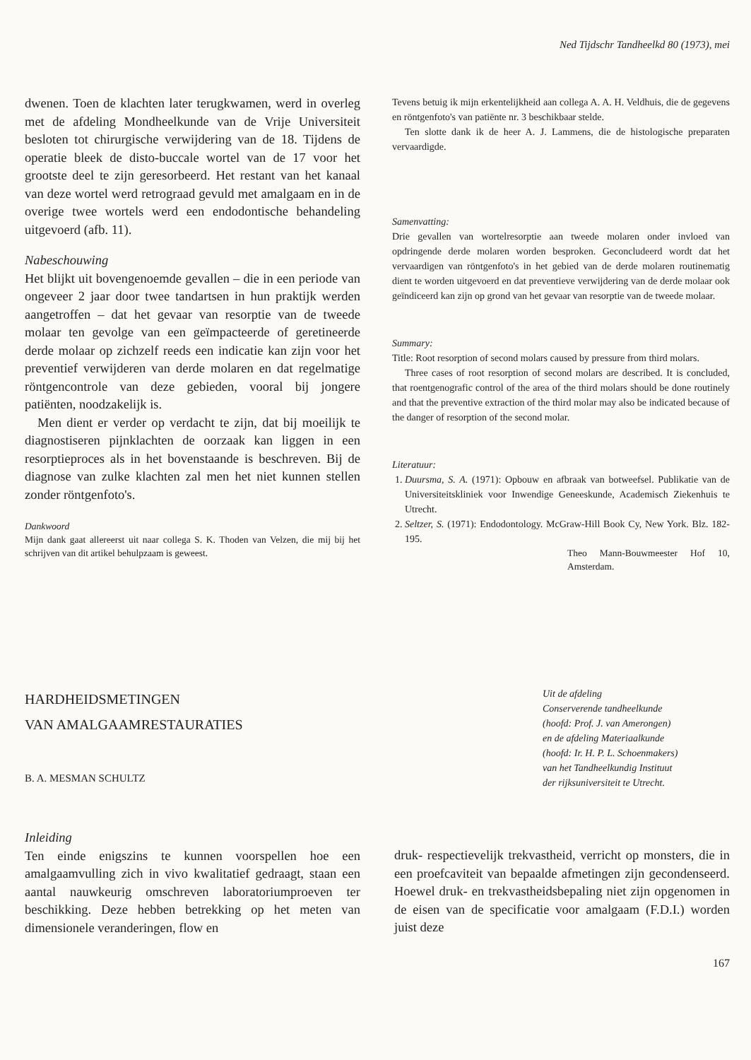Ned Tijdschr Tandheelkd 80 (1973), mei
dwenen. Toen de klachten later terugkwamen, werd in overleg met de afdeling Mondheelkunde van de Vrije Universiteit besloten tot chirurgische verwijdering van de 18. Tijdens de operatie bleek de disto-buccale wortel van de 17 voor het grootste deel te zijn geresorbeerd. Het restant van het kanaal van deze wortel werd retrograad gevuld met amalgaam en in de overige twee wortels werd een endodontische behandeling uitgevoerd (afb. 11).
Nabeschouwing
Het blijkt uit bovengenoemde gevallen – die in een periode van ongeveer 2 jaar door twee tandartsen in hun praktijk werden aangetroffen – dat het gevaar van resorptie van de tweede molaar ten gevolge van een geïmpacteerde of geretineerde derde molaar op zichzelf reeds een indicatie kan zijn voor het preventief verwijderen van derde molaren en dat regelmatige röntgencontrole van deze gebieden, vooral bij jongere patiënten, noodzakelijk is.
Men dient er verder op verdacht te zijn, dat bij moeilijk te diagnostiseren pijnklachten de oorzaak kan liggen in een resorptieproces als in het bovenstaande is beschreven. Bij de diagnose van zulke klachten zal men het niet kunnen stellen zonder röntgenfoto's.
Dankwoord
Mijn dank gaat allereerst uit naar collega S. K. Thoden van Velzen, die mij bij het schrijven van dit artikel behulpzaam is geweest.
Tevens betuig ik mijn erkentelijkheid aan collega A. A. H. Veldhuis, die de gegevens en röntgenfoto's van patiënte nr. 3 beschikbaar stelde.
Ten slotte dank ik de heer A. J. Lammens, die de histologische preparaten vervaardigde.
Samenvatting:
Drie gevallen van wortelresorptie aan tweede molaren onder invloed van opdringende derde molaren worden besproken. Geconcludeerd wordt dat het vervaardigen van röntgenfoto's in het gebied van de derde molaren routinematig dient te worden uitgevoerd en dat preventieve verwijdering van de derde molaar ook geïndiceerd kan zijn op grond van het gevaar van resorptie van de tweede molaar.
Summary:
Title: Root resorption of second molars caused by pressure from third molars.
Three cases of root resorption of second molars are described. It is concluded, that roentgenografic control of the area of the third molars should be done routinely and that the preventive extraction of the third molar may also be indicated because of the danger of resorption of the second molar.
Literatuur:
1. Duursma, S. A. (1971): Opbouw en afbraak van botweefsel. Publikatie van de Universiteitskliniek voor Inwendige Geneeskunde, Academisch Ziekenhuis te Utrecht.
2. Seltzer, S. (1971): Endodontology. McGraw-Hill Book Cy, New York. Blz. 182-195.
Theo Mann-Bouwmeester Hof 10, Amsterdam.
HARDHEIDSMETINGEN
VAN AMALGAAMRESTAURATIES
B. A. MESMAN SCHULTZ
Uit de afdeling
Conserverende tandheelkunde
(hoofd: Prof. J. van Amerongen)
en de afdeling Materiaalkunde
(hoofd: Ir. H. P. L. Schoenmakers)
van het Tandheelkundig Instituut
der rijksuniversiteit te Utrecht.
Inleiding
Ten einde enigszins te kunnen voorspellen hoe een amalgaamvulling zich in vivo kwalitatief gedraagt, staan een aantal nauwkeurig omschreven laboratoriumproeven ter beschikking. Deze hebben betrekking op het meten van dimensionele veranderingen, flow en
druk- respectievelijk trekvastheid, verricht op monsters, die in een proefcaviteit van bepaalde afmetingen zijn gecondenseerd. Hoewel druk- en trekvastheidsbepaling niet zijn opgenomen in de eisen van de specificatie voor amalgaam (F.D.I.) worden juist deze
167